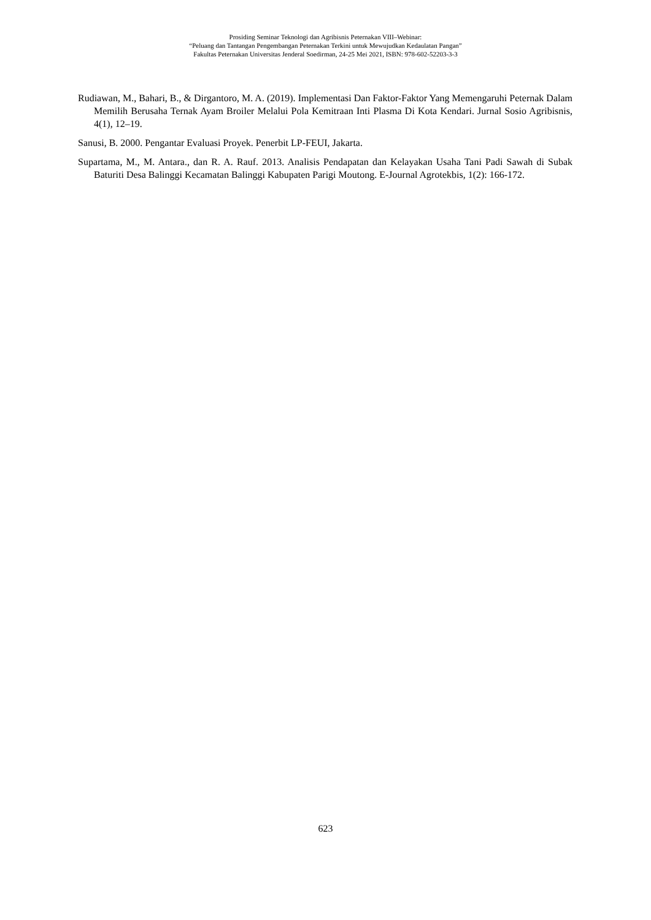Prosiding Seminar Teknologi dan Agribisnis Peternakan VIII–Webinar:
“Peluang dan Tantangan Pengembangan Peternakan Terkini untuk Mewujudkan Kedaulatan Pangan”
Fakultas Peternakan Universitas Jenderal Soedirman, 24-25 Mei 2021, ISBN: 978-602-52203-3-3
Rudiawan, M., Bahari, B., & Dirgantoro, M. A. (2019). Implementasi Dan Faktor-Faktor Yang Memengaruhi Peternak Dalam Memilih Berusaha Ternak Ayam Broiler Melalui Pola Kemitraan Inti Plasma Di Kota Kendari. Jurnal Sosio Agribisnis, 4(1), 12–19.
Sanusi, B. 2000. Pengantar Evaluasi Proyek. Penerbit LP-FEUI, Jakarta.
Supartama, M., M. Antara., dan R. A. Rauf. 2013. Analisis Pendapatan dan Kelayakan Usaha Tani Padi Sawah di Subak Baturiti Desa Balinggi Kecamatan Balinggi Kabupaten Parigi Moutong. E-Journal Agrotekbis, 1(2): 166-172.
623